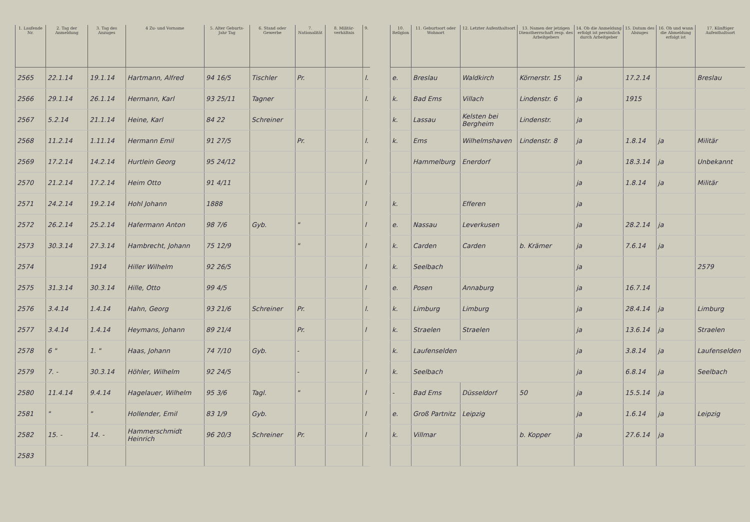| 1. Laufende Nr. | 2. Tag der Anmeldung | 3. Tag des Anzuges | 4 Zu- und Vorname | 5. Alter Geburts- Jahr Tag | 6. Stand oder Gewerbe | 7. Nationalität | 8. Militär-verhältnis | 9. |
| --- | --- | --- | --- | --- | --- | --- | --- | --- |
| 2565 | 22.1.14 | 19.1.14 | Hartmann, Alfred | 94 16/5 | Tischler | Pr. | | l. |
| 2566 | 29.1.14 | 26.1.14 | Hermann, Karl | 93 25/11 | Tagner | | | l. |
| 2567 | 5.2.14 | 21.1.14 | Heine, Karl | 84 22 | Schreiner | | | |
| 2568 | 11.2.14 | 1.11.14 | Hermann Emil | 91 27/5 | | Pr. | | l. |
| 2569 | 17.2.14 | 14.2.14 | Hurtlein Georg | 95 24/12 | | | | l |
| 2570 | 21.2.14 | 17.2.14 | Heim Otto | 91 4/11 | | | | l |
| 2571 | 24.2.14 | 19.2.14 | Hohl Johann | 1888 | | | | l |
| 2572 | 26.2.14 | 25.2.14 | Hafermann Anton | 98 7/6 | Gyb. | " | | l |
| 2573 | 30.3.14 | 27.3.14 | Hambrecht, Johann | 75 12/9 | | " | | l |
| 2574 | | 1914 | Hiller Wilhelm | 92 26/5 | | | | l |
| 2575 | 31.3.14 | 30.3.14 | Hille, Otto | 99 4/5 | | | | l |
| 2576 | 3.4.14 | 1.4.14 | Hahn, Georg | 93 21/6 | Schreiner | Pr. | | l. |
| 2577 | 3.4.14 | 1.4.14 | Heymans, Johann | 89 21/4 | | Pr. | | l |
| 2578 | 6 " | 1. " | Haas, Johann | 74 7/10 | Gyb. | - | | |
| 2579 | 7. - | 30.3.14 | Höhler, Wilhelm | 92 24/5 | | - | | l |
| 2580 | 11.4.14 | 9.4.14 | Hagelauer, Wilhelm | 95 3/6 | Tagl. | " | | l |
| 2581 | " | " | Hollender, Emil | 83 1/9 | Gyb. | | | l |
| 2582 | 15. - | 14. - | Hammerschmidt Heinrich | 96 20/3 | Schreiner | Pr. | | l |
| 2583 | | | | | | | | |
| 10. Religion | 11. Geburtsort oder Wohnort | 12. Letzter Aufenthaltsort | 13. Namen der jetzigen Dienstherrschaft resp. des Arbeitgebers | 14. Ob die Anmeldung erfolgt ist persönlich durch Arbeitgeber | 15. Datum des Abzuges | 16. Ob und wann die Abmeldung erfolgt ist | 17. Künftiger Aufenthaltsort |
| --- | --- | --- | --- | --- | --- | --- | --- |
| e. | Breslau | Waldkirch | Körnerstr. 15 | ja | 17.2.14 | | Breslau |
| k. | Bad Ems | Villach | Lindenstr. 6 | ja | 1915 | | |
| k. | Lassau | Kelsten bei Bergheim | Lindenstr. | ja | | | |
| k. | Ems | Wilhelmshaven | Lindenstr. 8 | ja | 1.8.14 | ja | Militär |
| | Hammelburg | Enerdorf | | ja | 18.3.14 | ja | Unbekannt |
| | | | | ja | 1.8.14 | ja | Militär |
| k. | | Efferen | | ja | | | |
| e. | Nassau | Leverkusen | | ja | 28.2.14 | ja | |
| k. | Carden | Carden | b. Krämer | ja | 7.6.14 | ja | |
| k. | Seelbach | | | ja | | | 2579 |
| e. | Posen | Annaburg | | ja | 16.7.14 | | |
| k. | Limburg | Limburg | | ja | 28.4.14 | ja | Limburg |
| k. | Straelen | Straelen | | ja | 13.6.14 | ja | Straelen |
| k. | Laufenselden | | | ja | 3.8.14 | ja | Laufenselden |
| k. | Seelbach | | | ja | 6.8.14 | ja | Seelbach |
| - | Bad Ems | Düsseldorf | 50 | ja | 15.5.14 | ja | |
| e. | Groß Partnitz | Leipzig | | ja | 1.6.14 | ja | Leipzig |
| k. | Villmar | | b. Kopper | ja | 27.6.14 | ja | |